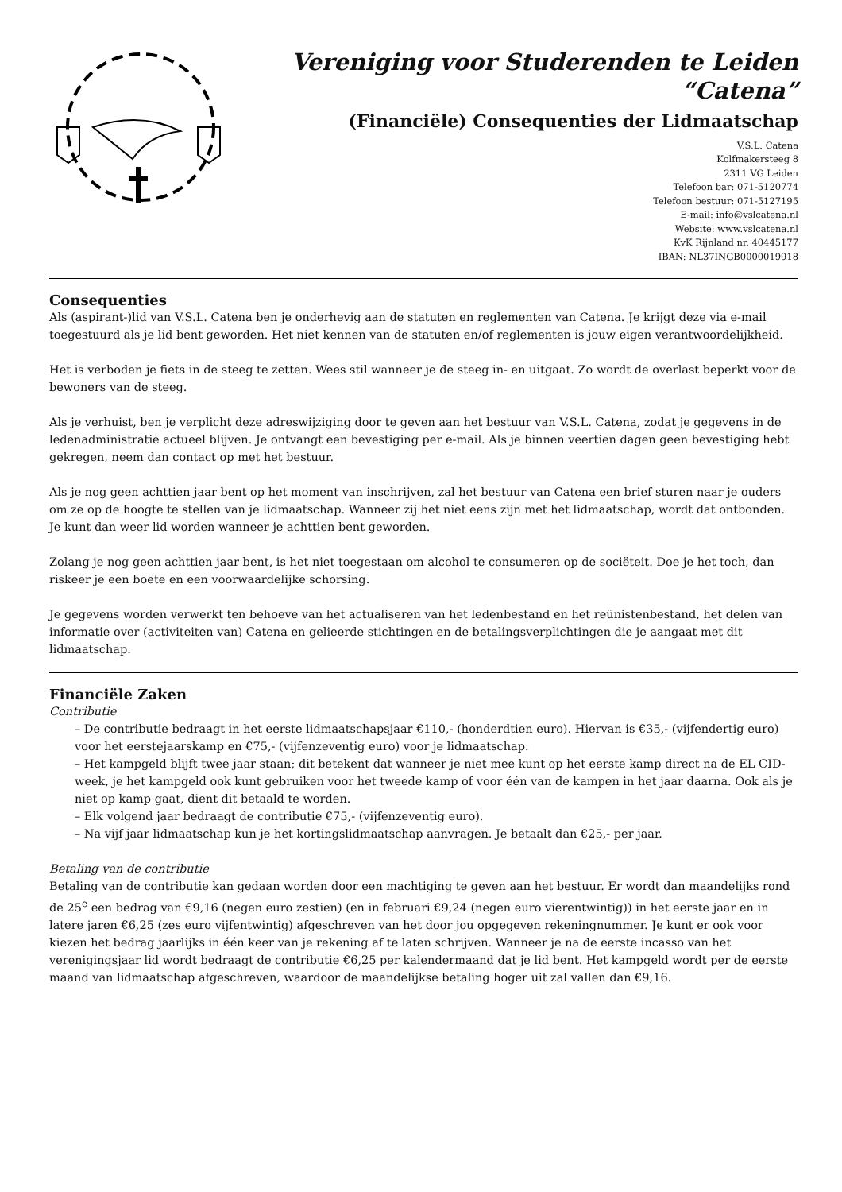Vereniging voor Studerenden te Leiden
“Catena”
(Financiële) Consequenties der Lidmaatschap
V.S.L. Catena
Kolfmakersteeg 8
2311 VG Leiden
Telefoon bar: 071-5120774
Telefoon bestuur: 071-5127195
E-mail: info@vslcatena.nl
Website: www.vslcatena.nl
KvK Rijnland nr. 40445177
IBAN: NL37INGB0000019918
Consequenties
Als (aspirant-)lid van V.S.L. Catena ben je onderhevig aan de statuten en reglementen van Catena. Je krijgt deze via e-mail toegestuurd als je lid bent geworden. Het niet kennen van de statuten en/of reglementen is jouw eigen verantwoordelijkheid.
Het is verboden je fiets in de steeg te zetten. Wees stil wanneer je de steeg in- en uitgaat. Zo wordt de overlast beperkt voor de bewoners van de steeg.
Als je verhuist, ben je verplicht deze adreswijziging door te geven aan het bestuur van V.S.L. Catena, zodat je gegevens in de ledenadministratie actueel blijven. Je ontvangt een bevestiging per e-mail. Als je binnen veertien dagen geen bevestiging hebt gekregen, neem dan contact op met het bestuur.
Als je nog geen achttien jaar bent op het moment van inschrijven, zal het bestuur van Catena een brief sturen naar je ouders om ze op de hoogte te stellen van je lidmaatschap. Wanneer zij het niet eens zijn met het lidmaatschap, wordt dat ontbonden. Je kunt dan weer lid worden wanneer je achttien bent geworden.
Zolang je nog geen achttien jaar bent, is het niet toegestaan om alcohol te consumeren op de sociëteit. Doe je het toch, dan riskeer je een boete en een voorwaardelijke schorsing.
Je gegevens worden verwerkt ten behoeve van het actualiseren van het ledenbestand en het reünistenbestand, het delen van informatie over (activiteiten van) Catena en gelieerde stichtingen en de betalingsverplichtingen die je aangaat met dit lidmaatschap.
Financiële Zaken
Contributie
– De contributie bedraagt in het eerste lidmaatschapsjaar €110,- (honderdtien euro). Hiervan is €35,- (vijfendertig euro) voor het eerstejaarskamp en €75,- (vijfenzeventig euro) voor je lidmaatschap.
– Het kampgeld blijft twee jaar staan; dit betekent dat wanneer je niet mee kunt op het eerste kamp direct na de EL CID-week, je het kampgeld ook kunt gebruiken voor het tweede kamp of voor één van de kampen in het jaar daarna. Ook als je niet op kamp gaat, dient dit betaald te worden.
– Elk volgend jaar bedraagt de contributie €75,- (vijfenzeventig euro).
– Na vijf jaar lidmaatschap kun je het kortingslidmaatschap aanvragen. Je betaalt dan €25,- per jaar.
Betaling van de contributie
Betaling van de contributie kan gedaan worden door een machtiging te geven aan het bestuur. Er wordt dan maandelijks rond de 25<sup>e</sup> een bedrag van €9,16 (negen euro zestien) (en in februari €9,24 (negen euro vierentwintig)) in het eerste jaar en in latere jaren €6,25 (zes euro vijfentwintig) afgeschreven van het door jou opgegeven rekeningnummer. Je kunt er ook voor kiezen het bedrag jaarlijks in één keer van je rekening af te laten schrijven. Wanneer je na de eerste incasso van het verenigingsjaar lid wordt bedraagt de contributie €6,25 per kalendermaand dat je lid bent. Het kampgeld wordt per de eerste maand van lidmaatschap afgeschreven, waardoor de maandelijkse betaling hoger uit zal vallen dan €9,16.